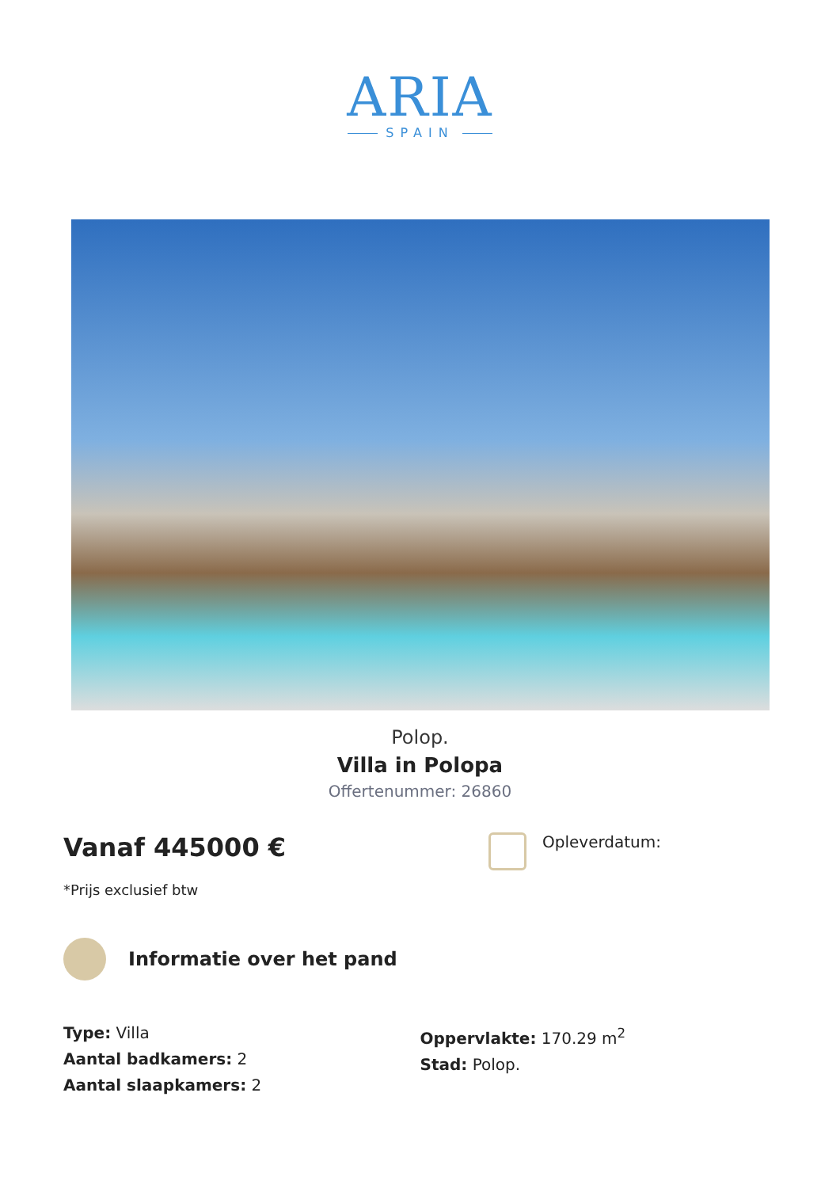ARIA
SPAIN
Polop.
Villa in Polopa
Offertenummer: 26860
Vanaf 445000 €
*Prijs exclusief btw
Opleverdatum:
Informatie over het pand
Type: Villa
Aantal badkamers: 2
Aantal slaapkamers: 2
Oppervlakte: 170.29 m<sup>2</sup>
Stad: Polop.